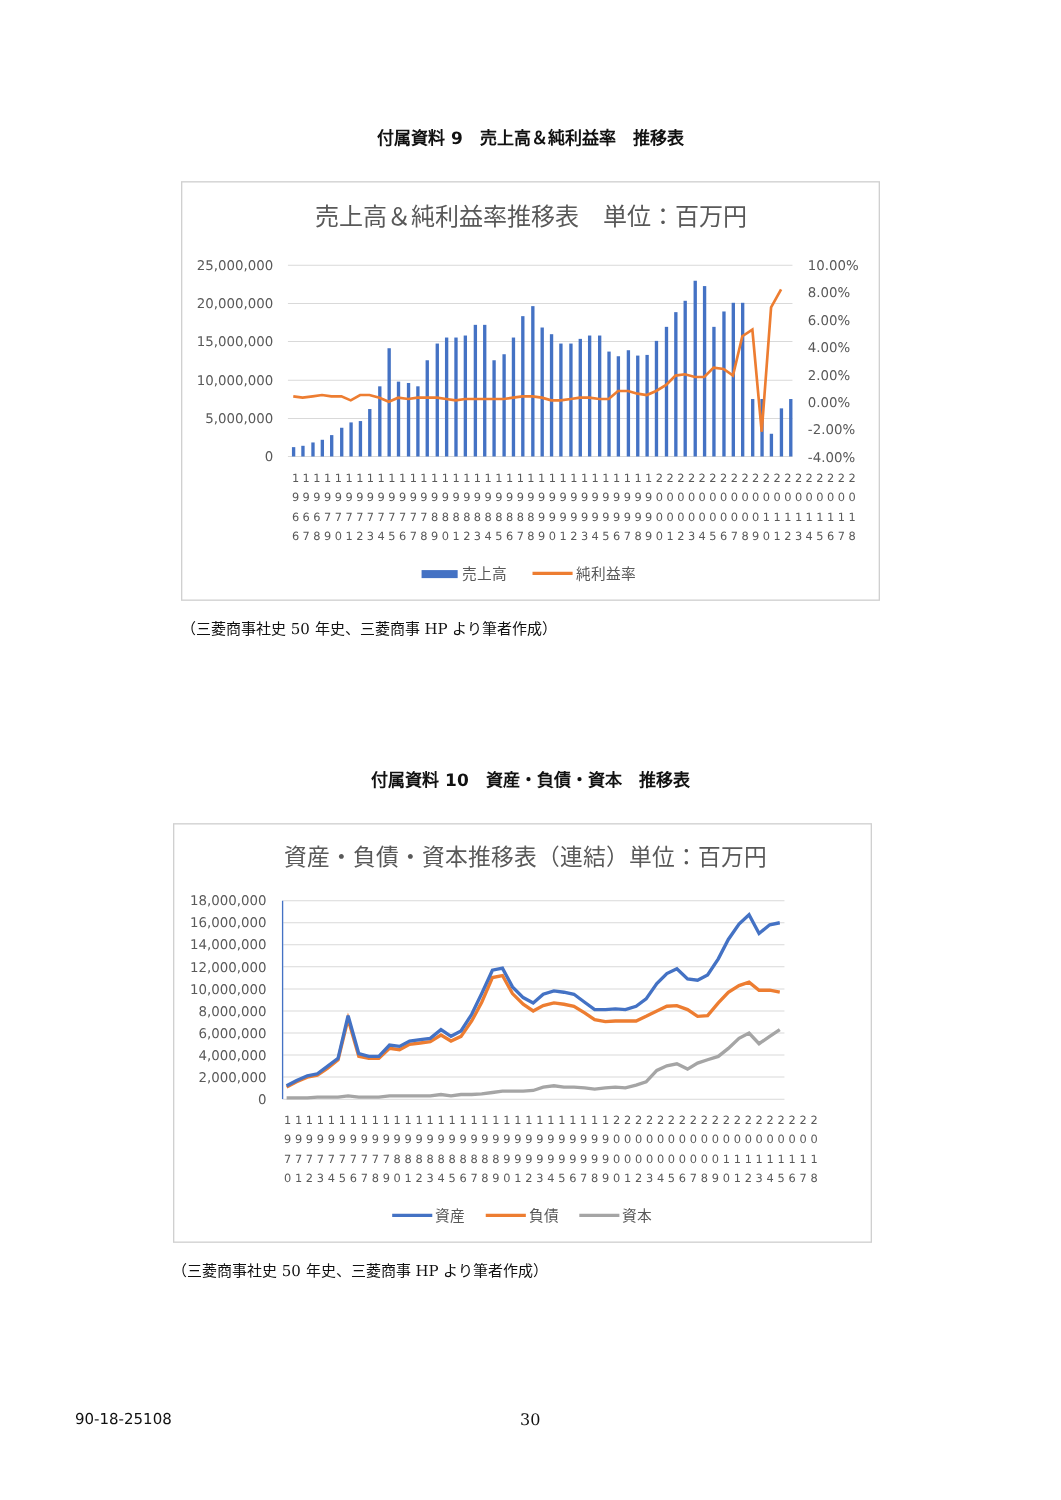付属資料 9　売上高＆純利益率　推移表
売上高＆純利益率推移表　単位：百万円
25,000,000
20,000,000
15,000,000
10,000,000
5,000,000
0
10.00%
8.00%
6.00%
4.00%
2.00%
0.00%
-2.00%
-4.00%
11111111111111111111111111111111112222222222222222222
99999999999999999999999999999999990000000000000000000
66677777777778888888888999999999990000000000111111111
67890123456789012345678901234567890123456789012345678
売上高
純利益率
（三菱商事社史 50 年史、三菱商事 HP より筆者作成）
付属資料 10　資産・負債・資本　推移表
資産・負債・資本推移表（連結）単位：百万円
18,000,000
16,000,000
14,000,000
12,000,000
10,000,000
8,000,000
6,000,000
4,000,000
2,000,000
0
1111111111111111111111111111112222222222222222222
9999999999999999999999999999990000000000000000000
7777777777888888888899999999990000000000111111111
0123456789012345678901234567890123456789012345678
資産
負債
資本
（三菱商事社史 50 年史、三菱商事 HP より筆者作成）
90-18-25108 30